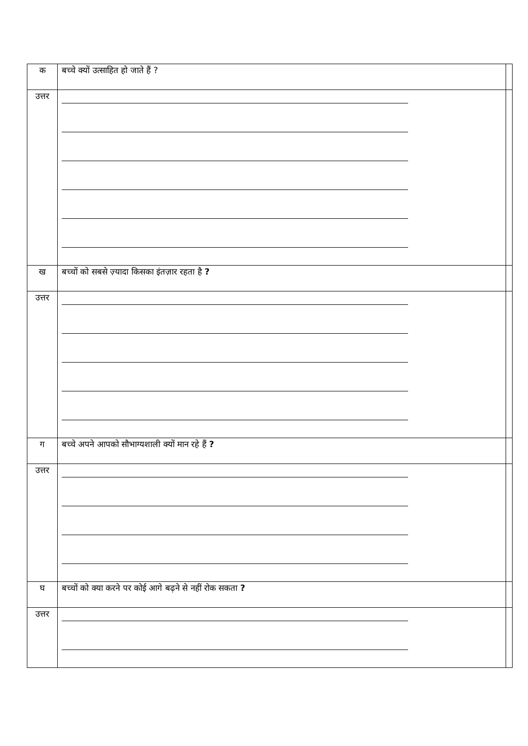| क | बच्चे क्यों उत्साहित हो जाते हैं ? | |
| उत्तर | | |
| ख | बच्चों को सबसे ज़्यादा किसका इंतज़ार रहता है ? | |
| उत्तर | | |
| ग | बच्चे अपने आपको सौभाग्यशाली क्यों मान रहे हैं ? | |
| उत्तर | | |
| घ | बच्चों को क्या करने पर कोई आगे बढ़ने से नहीं रोक सकता ? | |
| उत्तर | | |